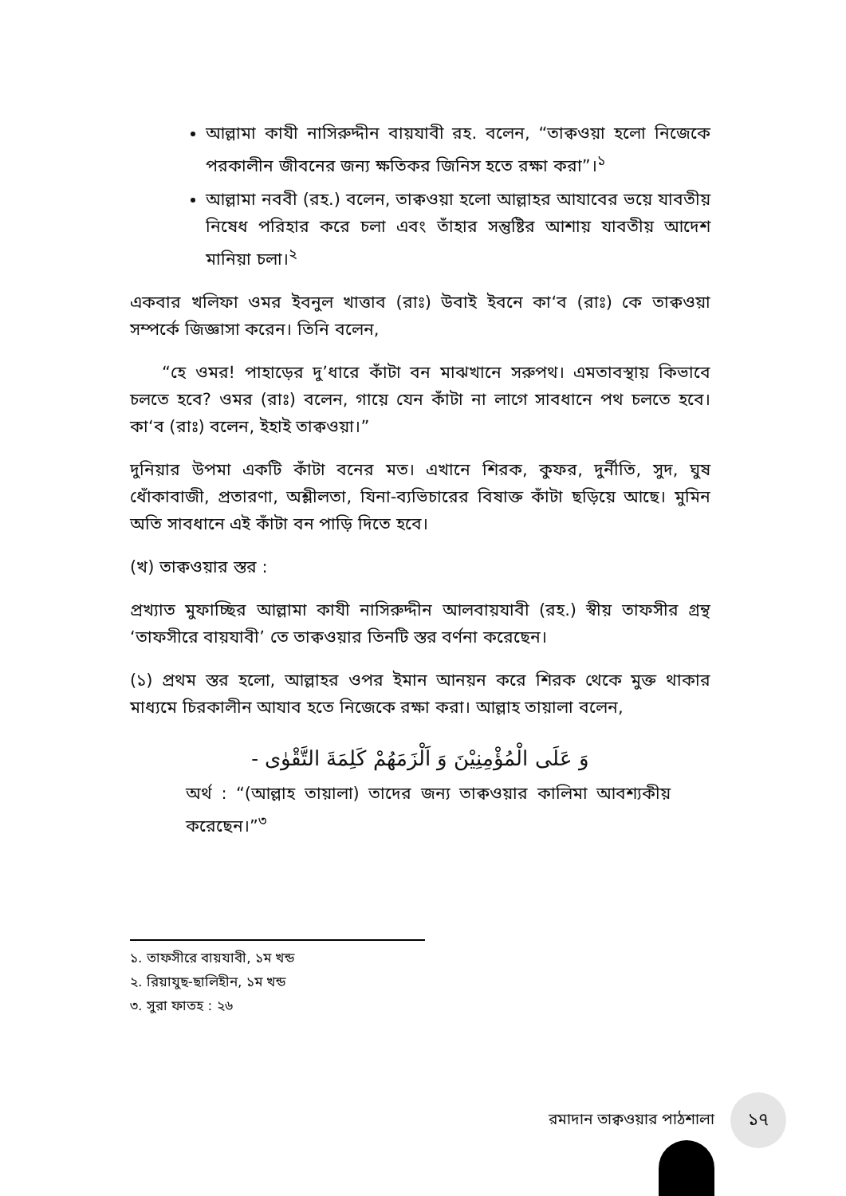আল্লামা কাযী নাসিরুদ্দীন বায়যাবী রহ. বলেন, “তাক্বওয়া হলো নিজেকে পরকালীন জীবনের জন্য ক্ষতিকর জিনিস হতে রক্ষা করা”।<sup>১</sup>
আল্লামা নববী (রহ.) বলেন, তাক্বওয়া হলো আল্লাহর আযাবের ভয়ে যাবতীয় নিষেধ পরিহার করে চলা এবং তাঁহার সন্তুষ্টির আশায় যাবতীয় আদেশ মানিয়া চলা।<sup>২</sup>
একবার খলিফা ওমর ইবনুল খাত্তাব (রাঃ) উবাই ইবনে কা‘ব (রাঃ) কে তাক্বওয়া সম্পর্কে জিজ্ঞাসা করেন। তিনি বলেন,
“হে ওমর! পাহাড়ের দু’ধারে কাঁটা বন মাঝখানে সরুপথ। এমতাবস্থায় কিভাবে চলতে হবে? ওমর (রাঃ) বলেন, গায়ে যেন কাঁটা না লাগে সাবধানে পথ চলতে হবে। কা‘ব (রাঃ) বলেন, ইহাই তাক্বওয়া।”
দুনিয়ার উপমা একটি কাঁটা বনের মত। এখানে শিরক, কুফর, দুর্নীতি, সুদ, ঘুষ ধোঁকাবাজী, প্রতারণা, অশ্লীলতা, যিনা-ব্যভিচারের বিষাক্ত কাঁটা ছড়িয়ে আছে। মুমিন অতি সাবধানে এই কাঁটা বন পাড়ি দিতে হবে।
(খ) তাক্বওয়ার স্তর :
প্রখ্যাত মুফাচ্ছির আল্লামা কাযী নাসিরুদ্দীন আলবায়যাবী (রহ.) স্বীয় তাফসীর গ্রন্থ ‘তাফসীরে বায়যাবী’ তে তাক্বওয়ার তিনটি স্তর বর্ণনা করেছেন।
(১) প্রথম স্তর হলো, আল্লাহর ওপর ইমান আনয়ন করে শিরক থেকে মুক্ত থাকার মাধ্যমে চিরকালীন আযাব হতে নিজেকে রক্ষা করা। আল্লাহ তায়ালা বলেন,
وَ عَلَى الْمُؤْمِنِيْنَ وَ اَلْزَمَهُمْ كَلِمَةَ التَّقْوٰى -
অর্থ : “(আল্লাহ তায়ালা) তাদের জন্য তাক্বওয়ার কালিমা আবশ্যকীয় করেছেন।”<sup>৩</sup>
১. তাফসীরে বায়যাবী, ১ম খন্ড
২. রিয়াযুছ-ছালিহীন, ১ম খন্ড
৩. সুরা ফাতহ : ২৬
রমাদান তাক্বওয়ার পাঠশালা
১৭